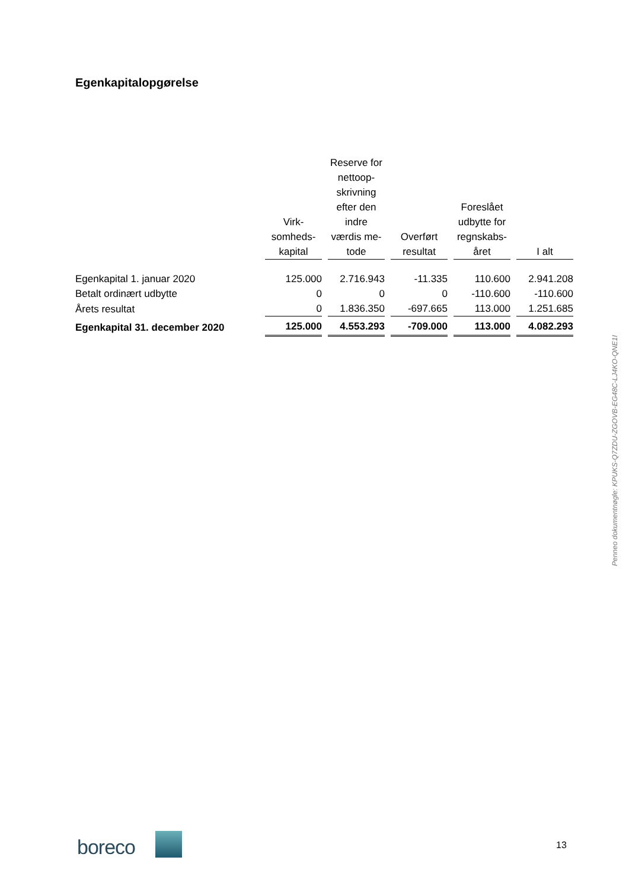Egenkapitalopgørelse
| | Virk- somheds- kapital | Reserve for nettoop- skrivning efter den indre værdis me- tode | Overført resultat | Foreslået udbytte for regnskabs- året | I alt |
| --- | --- | --- | --- | --- | --- |
| Egenkapital 1. januar 2020 | 125.000 | 2.716.943 | -11.335 | 110.600 | 2.941.208 |
| Betalt ordinært udbytte | 0 | 0 | 0 | -110.600 | -110.600 |
| Årets resultat | 0 | 1.836.350 | -697.665 | 113.000 | 1.251.685 |
| Egenkapital 31. december 2020 | 125.000 | 4.553.293 | -709.000 | 113.000 | 4.082.293 |
Penneo dokumentnøgle: KPUKS-Q7ZDU-ZGOVB-EG48C-LJ4KO-QNE1I
boreco 13